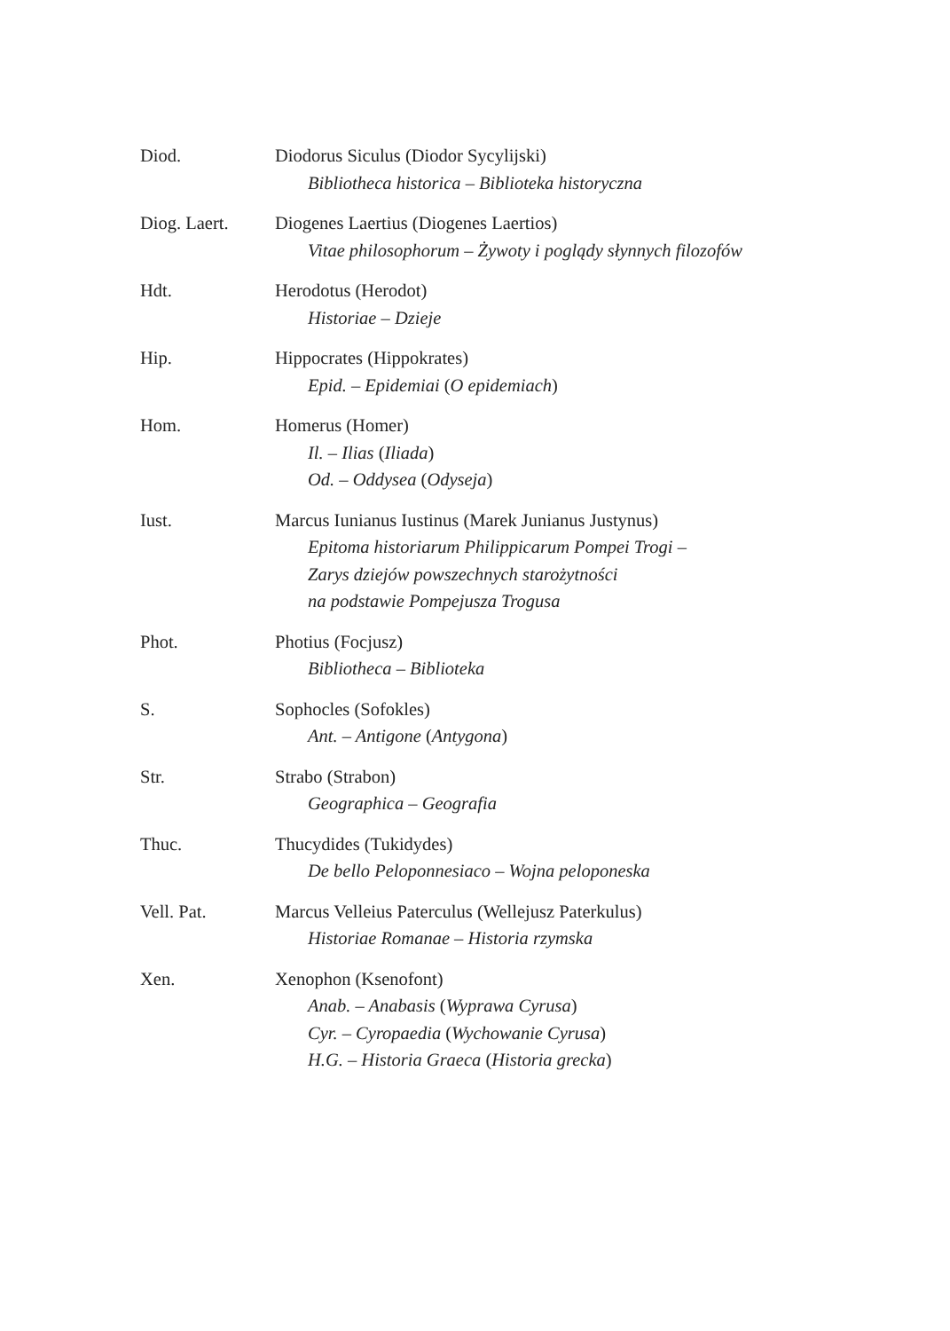Diod. Diodorus Siculus (Diodor Sycylijski)
Bibliotheca historica – Biblioteka historyczna
Diog. Laert. Diogenes Laertius (Diogenes Laertios)
Vitae philosophorum – Żywoty i poglądy słynnych filozofów
Hdt. Herodotus (Herodot)
Historiae – Dzieje
Hip. Hippocrates (Hippokrates)
Epid. – Epidemiai (O epidemiach)
Hom. Homerus (Homer)
Il. – Ilias (Iliada)
Od. – Oddysea (Odyseja)
Iust. Marcus Iunianus Iustinus (Marek Junianus Justynus)
Epitoma historiarum Philippicarum Pompei Trogi –
Zarys dziejów powszechnych starożytności
na podstawie Pompejusza Trogusa
Phot. Photius (Focjusz)
Bibliotheca – Biblioteka
S. Sophocles (Sofokles)
Ant. – Antigone (Antygona)
Str. Strabo (Strabon)
Geographica – Geografia
Thuc. Thucydides (Tukidydes)
De bello Peloponnesiaco – Wojna peloponeska
Vell. Pat. Marcus Velleius Paterculus (Wellejusz Paterkulus)
Historiae Romanae – Historia rzymska
Xen. Xenophon (Ksenofont)
Anab. – Anabasis (Wyprawa Cyrusa)
Cyr. – Cyropaedia (Wychowanie Cyrusa)
H.G. – Historia Graeca (Historia grecka)